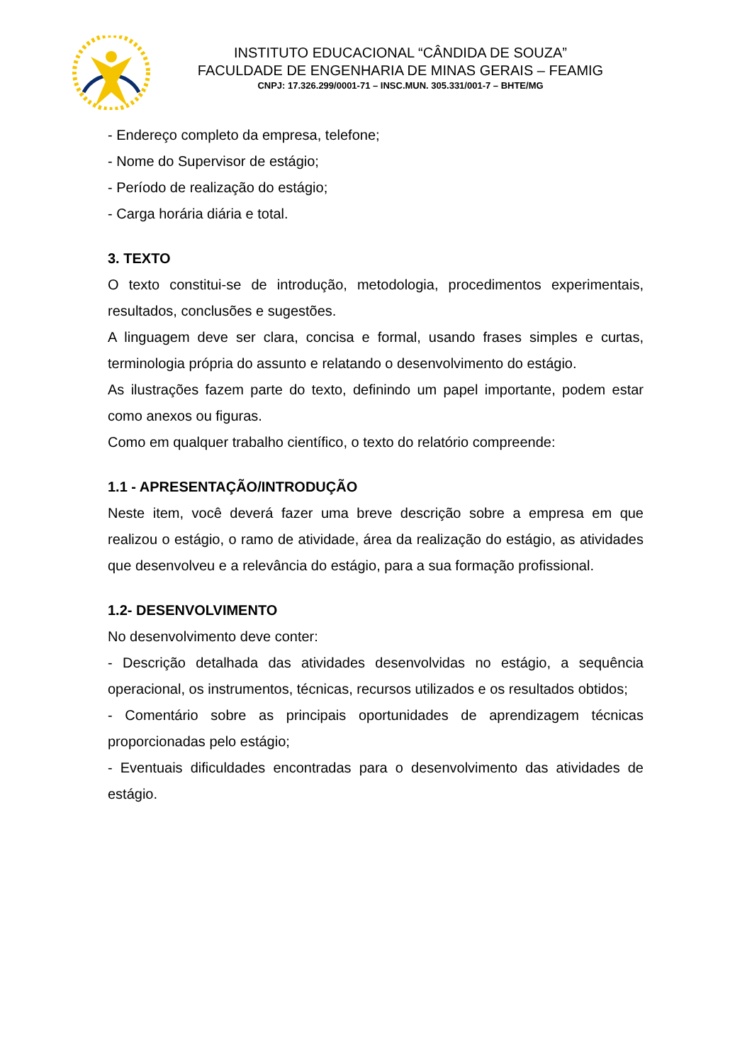INSTITUTO EDUCACIONAL “CÂNDIDA DE SOUZA”
FACULDADE DE ENGENHARIA DE MINAS GERAIS – FEAMIG
CNPJ: 17.326.299/0001-71 – INSC.MUN. 305.331/001-7 – BHTE/MG
- Endereço completo da empresa, telefone;
- Nome do Supervisor de estágio;
- Período de realização do estágio;
- Carga horária diária e total.
3. TEXTO
O texto constitui-se de introdução, metodologia, procedimentos experimentais, resultados, conclusões e sugestões.
A linguagem deve ser clara, concisa e formal, usando frases simples e curtas, terminologia própria do assunto e relatando o desenvolvimento do estágio.
As ilustrações fazem parte do texto, definindo um papel importante, podem estar como anexos ou figuras.
Como em qualquer trabalho científico, o texto do relatório compreende:
1.1 - APRESENTAÇÃO/INTRODUÇÃO
Neste item, você deverá fazer uma breve descrição sobre a empresa em que realizou o estágio, o ramo de atividade, área da realização do estágio, as atividades que desenvolveu e a relevância do estágio, para a sua formação profissional.
1.2- DESENVOLVIMENTO
No desenvolvimento deve conter:
- Descrição detalhada das atividades desenvolvidas no estágio, a sequência operacional, os instrumentos, técnicas, recursos utilizados e os resultados obtidos;
- Comentário sobre as principais oportunidades de aprendizagem técnicas proporcionadas pelo estágio;
- Eventuais dificuldades encontradas para o desenvolvimento das atividades de estágio.